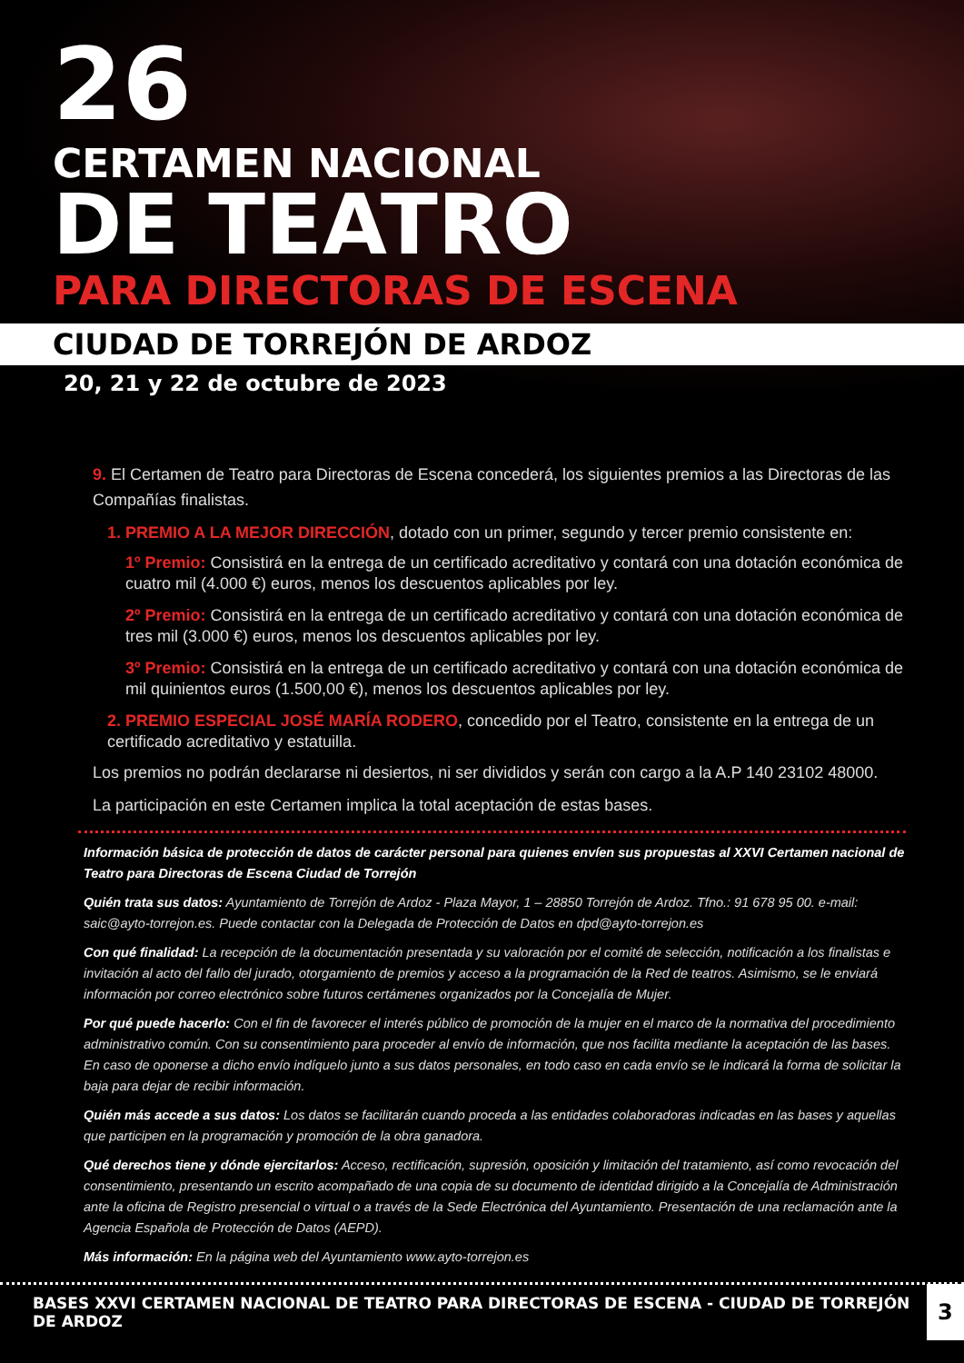26
CERTAMEN NACIONAL
DE TEATRO
PARA DIRECTORAS DE ESCENA
CIUDAD DE TORREJÓN DE ARDOZ
20, 21 y 22 de octubre de 2023
9. El Certamen de Teatro para Directoras de Escena concederá, los siguientes premios a las Directoras de las Compañías finalistas.
1. PREMIO A LA MEJOR DIRECCIÓN, dotado con un primer, segundo y tercer premio consistente en:
1º Premio: Consistirá en la entrega de un certificado acreditativo y contará con una dotación económica de cuatro mil (4.000 €) euros, menos los descuentos aplicables por ley.
2º Premio: Consistirá en la entrega de un certificado acreditativo y contará con una dotación económica de tres mil (3.000 €) euros, menos los descuentos aplicables por ley.
3º Premio: Consistirá en la entrega de un certificado acreditativo y contará con una dotación económica de mil quinientos euros (1.500,00 €), menos los descuentos aplicables por ley.
2. PREMIO ESPECIAL JOSÉ MARÍA RODERO, concedido por el Teatro, consistente en la entrega de un certificado acreditativo y estatuilla.
Los premios no podrán declararse ni desiertos, ni ser divididos y serán con cargo a la A.P 140 23102 48000.
La participación en este Certamen implica la total aceptación de estas bases.
Información básica de protección de datos de carácter personal para quienes envíen sus propuestas al XXVI Certamen nacional de Teatro para Directoras de Escena Ciudad de Torrejón
Quién trata sus datos: Ayuntamiento de Torrejón de Ardoz - Plaza Mayor, 1 – 28850 Torrejón de Ardoz. Tfno.: 91 678 95 00. e-mail: saic@ayto-torrejon.es. Puede contactar con la Delegada de Protección de Datos en dpd@ayto-torrejon.es
Con qué finalidad: La recepción de la documentación presentada y su valoración por el comité de selección, notificación a los finalistas e invitación al acto del fallo del jurado, otorgamiento de premios y acceso a la programación de la Red de teatros. Asimismo, se le enviará información por correo electrónico sobre futuros certámenes organizados por la Concejalía de Mujer.
Por qué puede hacerlo: Con el fin de favorecer el interés público de promoción de la mujer en el marco de la normativa del procedimiento administrativo común. Con su consentimiento para proceder al envío de información, que nos facilita mediante la aceptación de las bases. En caso de oponerse a dicho envío indíquelo junto a sus datos personales, en todo caso en cada envío se le indicará la forma de solicitar la baja para dejar de recibir información.
Quién más accede a sus datos: Los datos se facilitarán cuando proceda a las entidades colaboradoras indicadas en las bases y aquellas que participen en la programación y promoción de la obra ganadora.
Qué derechos tiene y dónde ejercitarlos: Acceso, rectificación, supresión, oposición y limitación del tratamiento, así como revocación del consentimiento, presentando un escrito acompañado de una copia de su documento de identidad dirigido a la Concejalía de Administración ante la oficina de Registro presencial o virtual o a través de la Sede Electrónica del Ayuntamiento. Presentación de una reclamación ante la Agencia Española de Protección de Datos (AEPD).
Más información: En la página web del Ayuntamiento www.ayto-torrejon.es
BASES XXVI CERTAMEN NACIONAL DE TEATRO PARA DIRECTORAS DE ESCENA - CIUDAD DE TORREJÓN DE ARDOZ
3